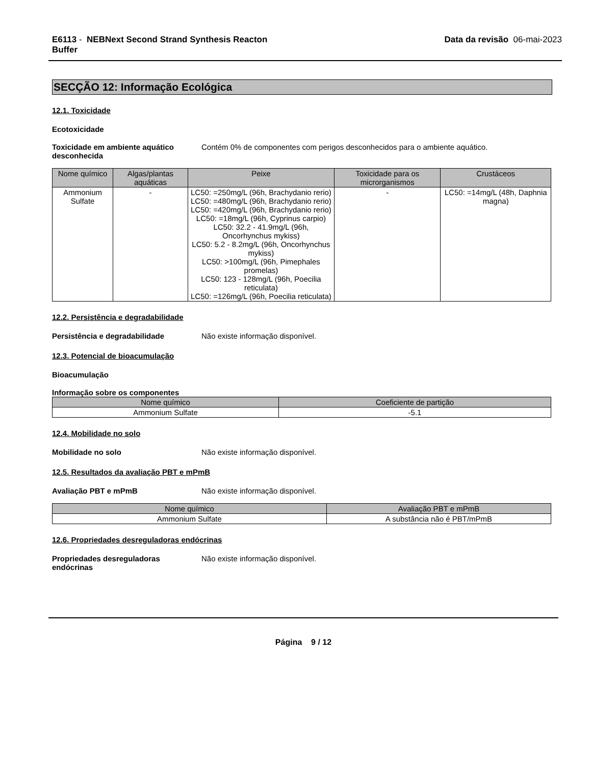E6113 - NEBNext Second Strand Synthesis Reacton
Buffer
Data da revisão 06-mai-2023
SECÇÃO 12: Informação Ecológica
12.1. Toxicidade
Ecotoxicidade
Toxicidade em ambiente aquático desconhecida
Contém 0% de componentes com perigos desconhecidos para o ambiente aquático.
| Nome químico | Algas/plantas aquáticas | Peixe | Toxicidade para os microrganismos | Crustáceos |
| --- | --- | --- | --- | --- |
| Ammonium Sulfate | - | LC50: =250mg/L (96h, Brachydanio rerio) LC50: =480mg/L (96h, Brachydanio rerio) LC50: =420mg/L (96h, Brachydanio rerio) LC50: =18mg/L (96h, Cyprinus carpio) LC50: 32.2 - 41.9mg/L (96h, Oncorhynchus mykiss) LC50: 5.2 - 8.2mg/L (96h, Oncorhynchus mykiss) LC50: >100mg/L (96h, Pimephales promelas) LC50: 123 - 128mg/L (96h, Poecilia reticulata) LC50: =126mg/L (96h, Poecilia reticulata) | - | LC50: =14mg/L (48h, Daphnia magna) |
12.2. Persistência e degradabilidade
Persistência e degradabilidade Não existe informação disponível.
12.3. Potencial de bioacumulação
Bioacumulação
Informação sobre os componentes
| Nome químico | Coeficiente de partição |
| --- | --- |
| Ammonium Sulfate | -5.1 |
12.4. Mobilidade no solo
Mobilidade no solo Não existe informação disponível.
12.5. Resultados da avaliação PBT e mPmB
Avaliação PBT e mPmB Não existe informação disponível.
| Nome químico | Avaliação PBT e mPmB |
| --- | --- |
| Ammonium Sulfate | A substância não é PBT/mPmB |
12.6. Propriedades desreguladoras endócrinas
Propriedades desreguladoras endócrinas
Não existe informação disponível.
Página 9 / 12